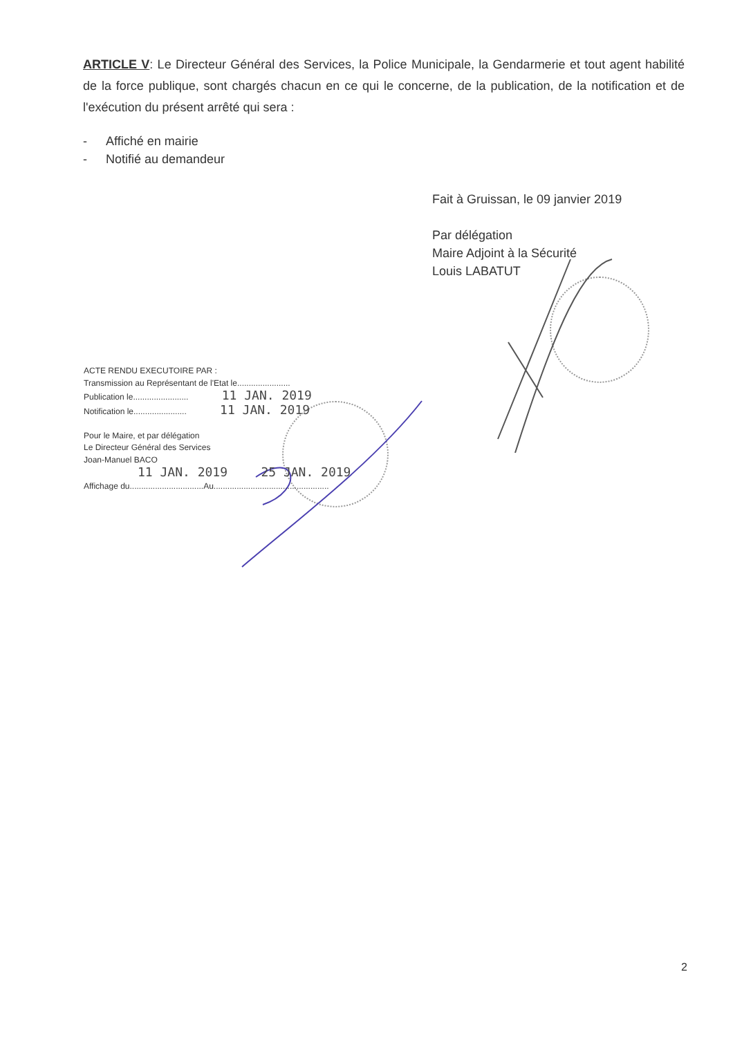ARTICLE V: Le Directeur Général des Services, la Police Municipale, la Gendarmerie et tout agent habilité de la force publique, sont chargés chacun en ce qui le concerne, de la publication, de la notification et de l'exécution du présent arrêté qui sera :
- Affiché en mairie
- Notifié au demandeur
Fait à Gruissan, le 09 janvier 2019
Par délégation
Maire Adjoint à la Sécurité
Louis LABATUT
ACTE RENDU EXECUTOIRE PAR :
Transmission au Représentant de l'Etat le.......................
Publication le........................ 11 JAN. 2019
Notification le....................... 11 JAN. 2019
Pour le Maire, et par délégation
Le Directeur Général des Services
Joan-Manuel BACO
11 JAN. 2019 25 JAN. 2019
Affichage du................................Au..................................................
2